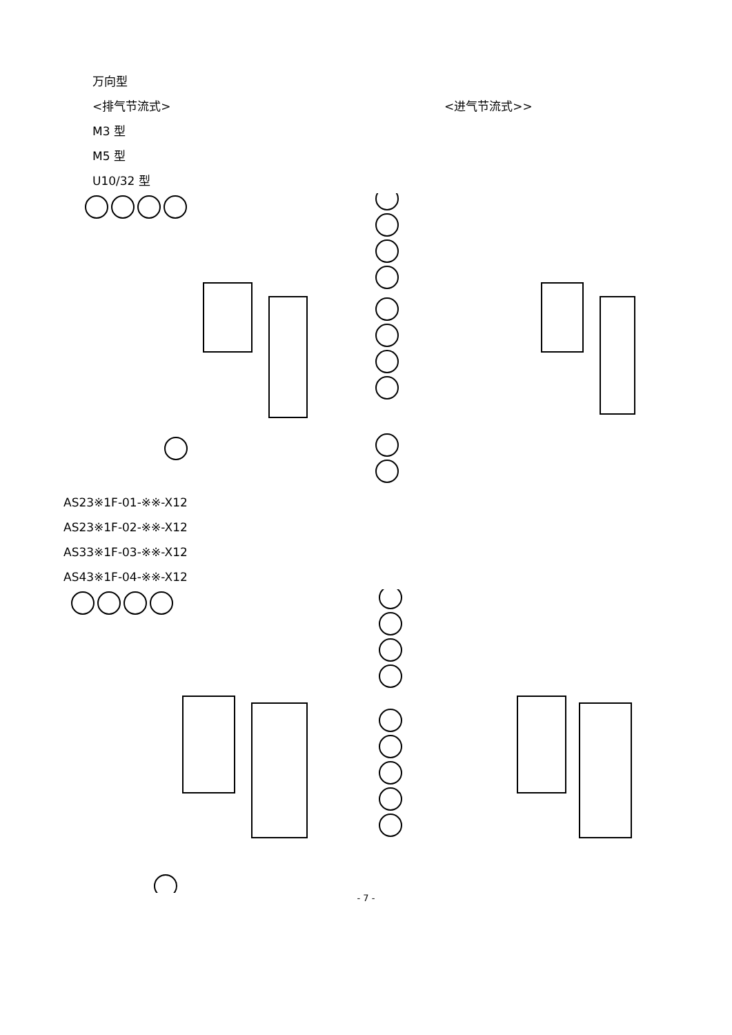万向型
<排气节流式>
M3 型
M5 型
U10/32 型
<进气节流式>>
AS23※1F-01-※※-X12
AS23※1F-02-※※-X12
AS33※1F-03-※※-X12
AS43※1F-04-※※-X12
- 7 -